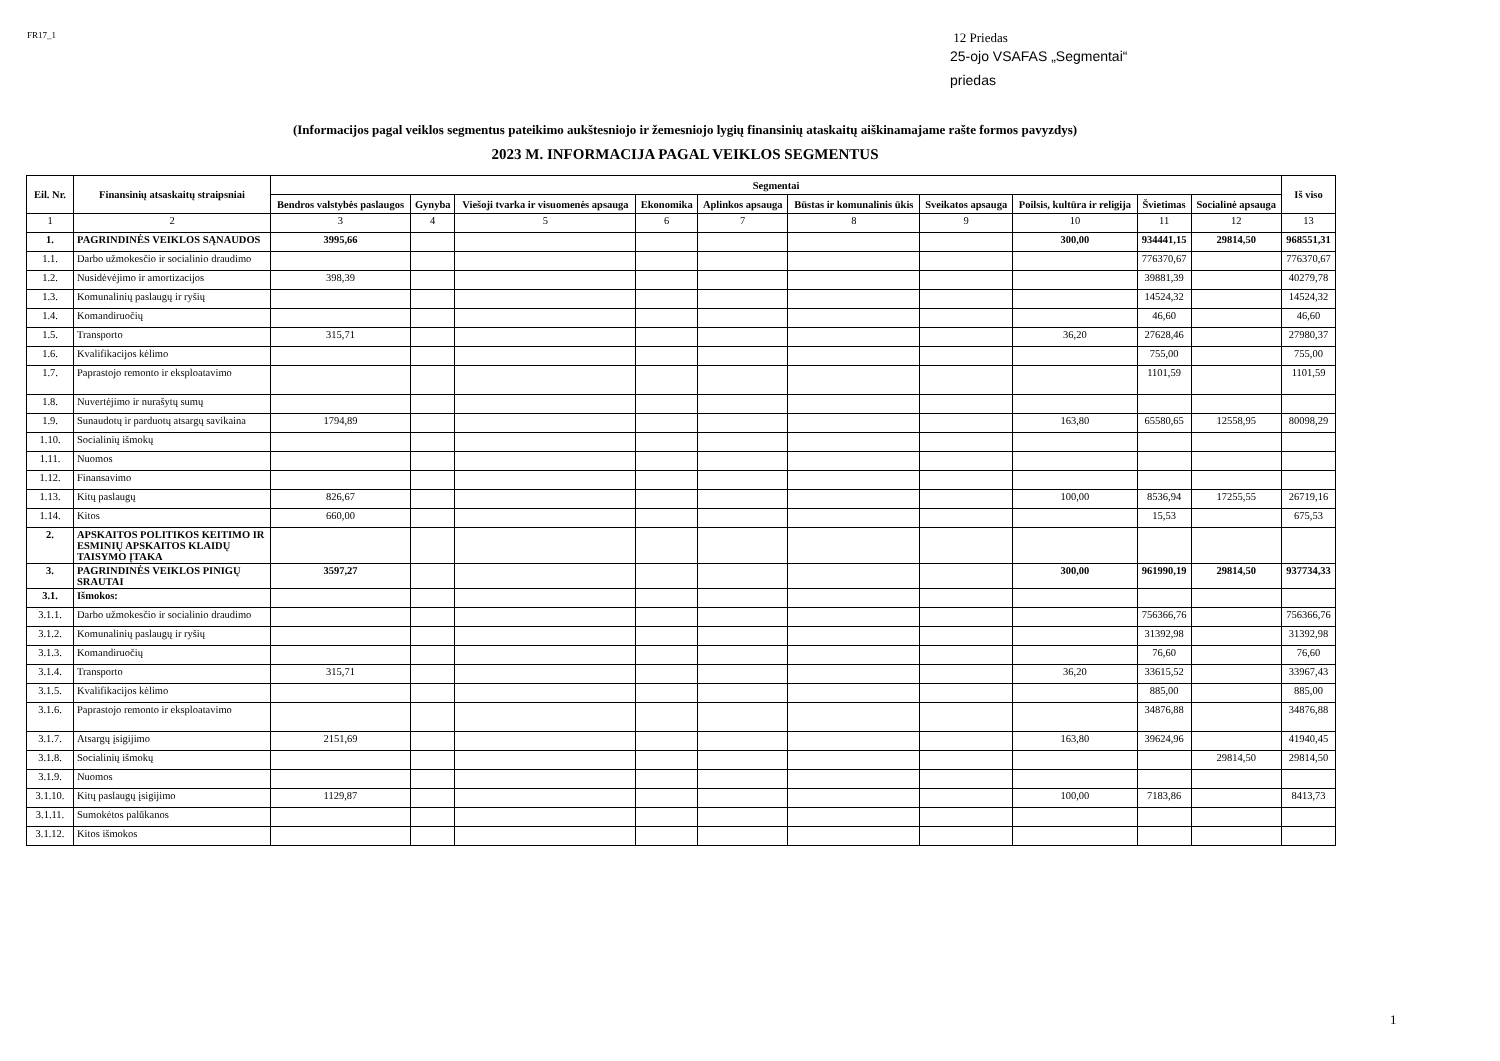FR17_1
12 Priedas
25-ojo VSAFAS „Segmentai“
priedas
(Informacijos pagal veiklos segmentus pateikimo aukštesniojo ir žemesniojo lygių finansinių ataskaitų aiškinamajame rašte formos pavyzdys)
2023 M. INFORMACIJA PAGAL VEIKLOS SEGMENTUS
| Eil. Nr. | Finansinių atsaskaitų straipsniai | Segmentai | | | | | | | | | | Iš viso |
| --- | --- | --- | --- | --- | --- | --- | --- | --- | --- | --- | --- | --- |
| | | Bendros valstybės paslaugos | Gynyba | Viešoji tvarka ir visuomenės apsauga | Ekonomika | Aplinkos apsauga | Būstas ir komunalinis ūkis | Sveikatos apsauga | Poilsis, kultūra ir religija | Švietimas | Socialinė apsauga | |
| 1 | 2 | 3 | 4 | 5 | 6 | 7 | 8 | 9 | 10 | 11 | 12 | 13 |
| 1. | PAGRINDINĖS VEIKLOS SĄNAUDOS | 3995,66 | | | | | | | 300,00 | 934441,15 | 29814,50 | 968551,31 |
| 1.1. | Darbo užmokesčio ir socialinio draudimo | | | | | | | | | 776370,67 | | 776370,67 |
| 1.2. | Nusidėvėjimo ir amortizacijos | 398,39 | | | | | | | | 39881,39 | | 40279,78 |
| 1.3. | Komunalinių paslaugų ir ryšių | | | | | | | | | 14524,32 | | 14524,32 |
| 1.4. | Komandiruočių | | | | | | | | | 46,60 | | 46,60 |
| 1.5. | Transporto | 315,71 | | | | | | | 36,20 | 27628,46 | | 27980,37 |
| 1.6. | Kvalifikacijos kėlimo | | | | | | | | | 755,00 | | 755,00 |
| 1.7. | Paprastojo remonto ir eksploatavimo | | | | | | | | | 1101,59 | | 1101,59 |
| 1.8. | Nuvertėjimo ir nurašytų sumų | | | | | | | | | | | |
| 1.9. | Sunaudotų ir parduotų atsargų savikaina | 1794,89 | | | | | | | 163,80 | 65580,65 | 12558,95 | 80098,29 |
| 1.10. | Socialinių išmokų | | | | | | | | | | | |
| 1.11. | Nuomos | | | | | | | | | | | |
| 1.12. | Finansavimo | | | | | | | | | | | |
| 1.13. | Kitų paslaugų | 826,67 | | | | | | | 100,00 | 8536,94 | 17255,55 | 26719,16 |
| 1.14. | Kitos | 660,00 | | | | | | | | 15,53 | | 675,53 |
| 2. | APSKAITOS POLITIKOS KEITIMO IR ESMINIŲ APSKAITOS KLAIDŲ TAISYMO ĮTAKA | | | | | | | | | | | |
| 3. | PAGRINDINĖS VEIKLOS PINIGŲ SRAUTAI | 3597,27 | | | | | | | 300,00 | 961990,19 | 29814,50 | 937734,33 |
| 3.1. | Išmokos: | | | | | | | | | | | |
| 3.1.1. | Darbo užmokesčio ir socialinio draudimo | | | | | | | | | 756366,76 | | 756366,76 |
| 3.1.2. | Komunalinių paslaugų ir ryšių | | | | | | | | | 31392,98 | | 31392,98 |
| 3.1.3. | Komandiruočių | | | | | | | | | 76,60 | | 76,60 |
| 3.1.4. | Transporto | 315,71 | | | | | | | 36,20 | 33615,52 | | 33967,43 |
| 3.1.5. | Kvalifikacijos kėlimo | | | | | | | | | 885,00 | | 885,00 |
| 3.1.6. | Paprastojo remonto ir eksploatavimo | | | | | | | | | 34876,88 | | 34876,88 |
| 3.1.7. | Atsargų įsigijimo | 2151,69 | | | | | | | 163,80 | 39624,96 | | 41940,45 |
| 3.1.8. | Socialinių išmokų | | | | | | | | | | 29814,50 | 29814,50 |
| 3.1.9. | Nuomos | | | | | | | | | | | |
| 3.1.10. | Kitų paslaugų įsigijimo | 1129,87 | | | | | | | 100,00 | 7183,86 | | 8413,73 |
| 3.1.11. | Sumokėtos palūkanos | | | | | | | | | | | |
| 3.1.12. | Kitos išmokos | | | | | | | | | | | |
1